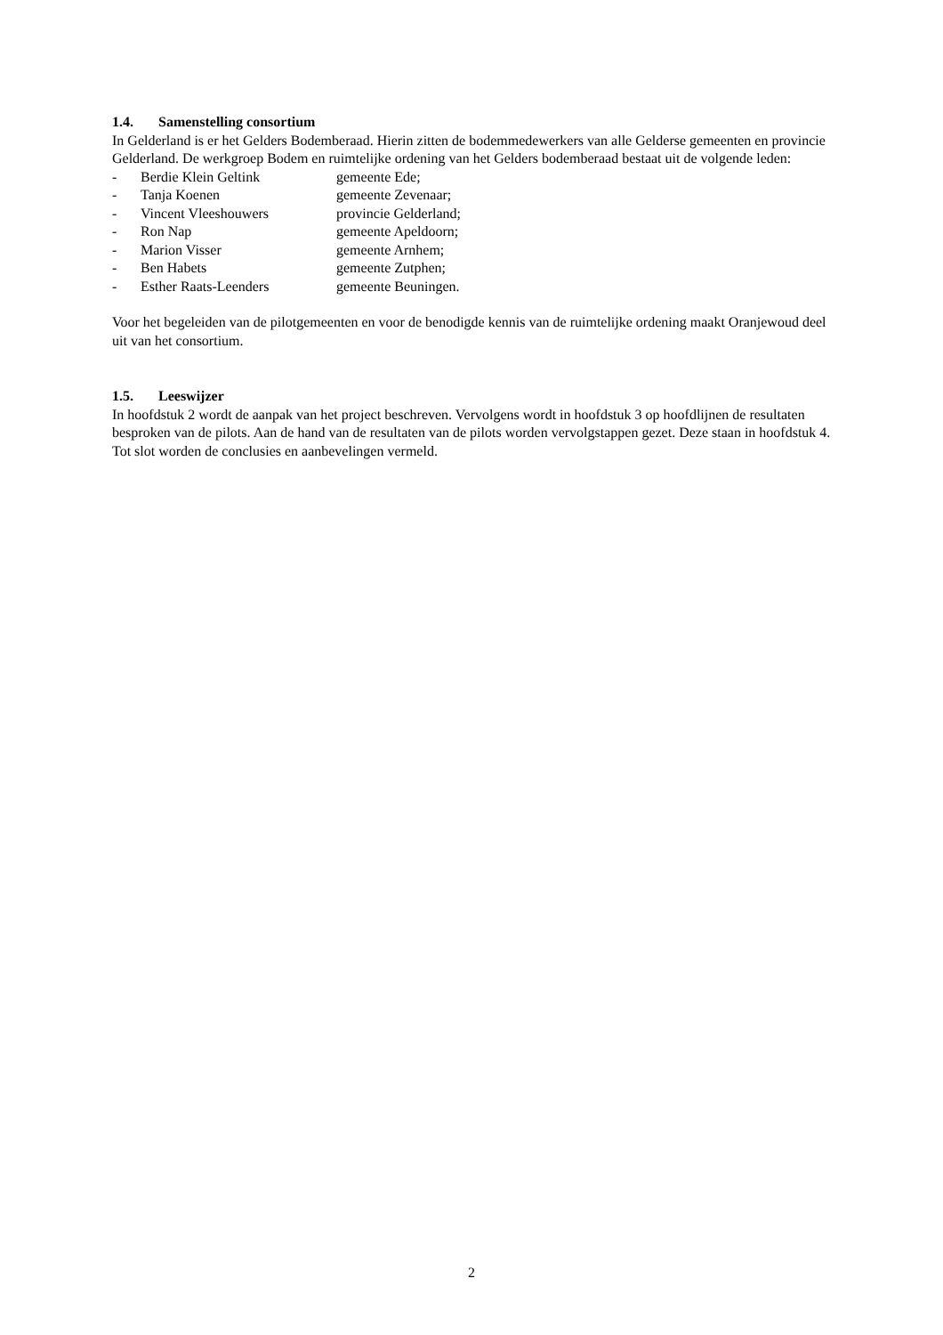1.4. Samenstelling consortium
In Gelderland is er het Gelders Bodemberaad. Hierin zitten de bodemmedewerkers van alle Gelderse gemeenten en provincie Gelderland. De werkgroep Bodem en ruimtelijke ordening van het Gelders bodemberaad bestaat uit de volgende leden:
- Berdie Klein Geltink gemeente Ede;
- Tanja Koenen gemeente Zevenaar;
- Vincent Vleeshouwers provincie Gelderland;
- Ron Nap gemeente Apeldoorn;
- Marion Visser gemeente Arnhem;
- Ben Habets gemeente Zutphen;
- Esther Raats-Leenders gemeente Beuningen.
Voor het begeleiden van de pilotgemeenten en voor de benodigde kennis van de ruimtelijke ordening maakt Oranjewoud deel uit van het consortium.
1.5. Leeswijzer
In hoofdstuk 2 wordt de aanpak van het project beschreven. Vervolgens wordt in hoofdstuk 3 op hoofdlijnen de resultaten besproken van de pilots. Aan de hand van de resultaten van de pilots worden vervolgstappen gezet. Deze staan in hoofdstuk 4. Tot slot worden de conclusies en aanbevelingen vermeld.
2